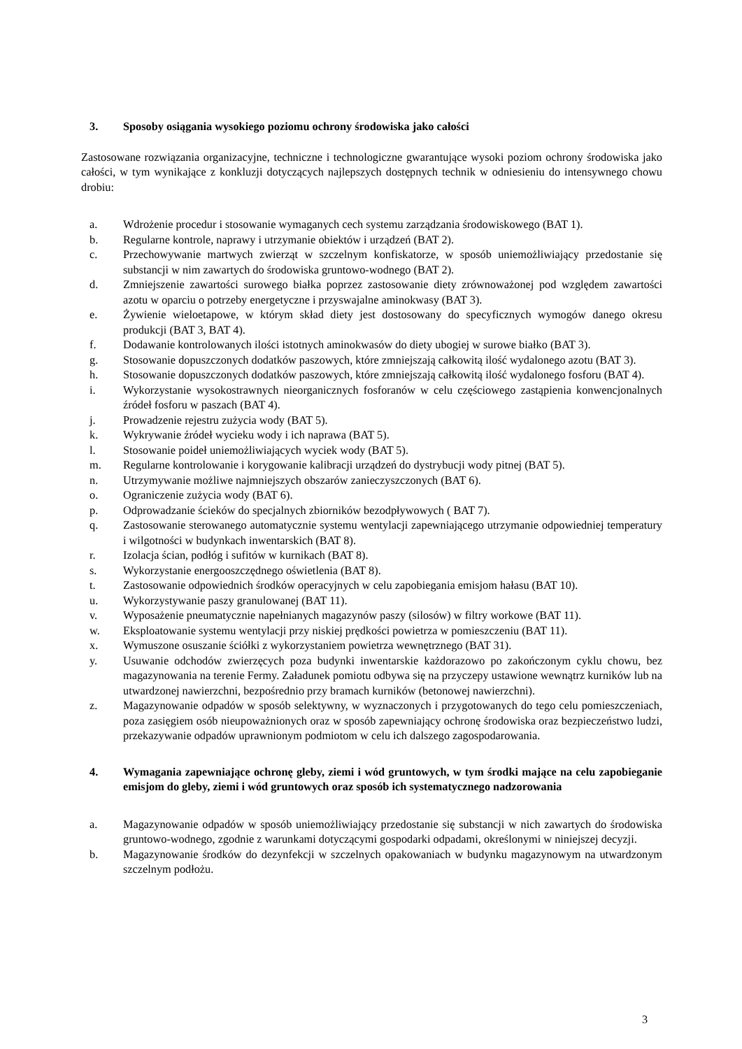3. Sposoby osiągania wysokiego poziomu ochrony środowiska jako całości
Zastosowane rozwiązania organizacyjne, techniczne i technologiczne gwarantujące wysoki poziom ochrony środowiska jako całości, w tym wynikające z konkluzji dotyczących najlepszych dostępnych technik w odniesieniu do intensywnego chowu drobiu:
a. Wdrożenie procedur i stosowanie wymaganych cech systemu zarządzania środowiskowego (BAT 1).
b. Regularne kontrole, naprawy i utrzymanie obiektów i urządzeń (BAT 2).
c. Przechowywanie martwych zwierząt w szczelnym konfiskatorze, w sposób uniemożliwiający przedostanie się substancji w nim zawartych do środowiska gruntowo-wodnego (BAT 2).
d. Zmniejszenie zawartości surowego białka poprzez zastosowanie diety zrównoważonej pod względem zawartości azotu w oparciu o potrzeby energetyczne i przyswajalne aminokwasy (BAT 3).
e. Żywienie wieloetapowe, w którym skład diety jest dostosowany do specyficznych wymogów danego okresu produkcji (BAT 3, BAT 4).
f. Dodawanie kontrolowanych ilości istotnych aminokwasów do diety ubogiej w surowe białko (BAT 3).
g. Stosowanie dopuszczonych dodatków paszowych, które zmniejszają całkowitą ilość wydalonego azotu (BAT 3).
h. Stosowanie dopuszczonych dodatków paszowych, które zmniejszają całkowitą ilość wydalonego fosforu (BAT 4).
i. Wykorzystanie wysokostrawnych nieorganicznych fosforanów w celu częściowego zastąpienia konwencjonalnych źródeł fosforu w paszach (BAT 4).
j. Prowadzenie rejestru zużycia wody (BAT 5).
k. Wykrywanie źródeł wycieku wody i ich naprawa (BAT 5).
l. Stosowanie poideł uniemożliwiających wyciek wody (BAT 5).
m. Regularne kontrolowanie i korygowanie kalibracji urządzeń do dystrybucji wody pitnej (BAT 5).
n. Utrzymywanie możliwe najmniejszych obszarów zanieczyszczonych (BAT 6).
o. Ograniczenie zużycia wody (BAT 6).
p. Odprowadzanie ścieków do specjalnych zbiorników bezodpływowych ( BAT 7).
q. Zastosowanie sterowanego automatycznie systemu wentylacji zapewniającego utrzymanie odpowiedniej temperatury i wilgotności w budynkach inwentarskich (BAT 8).
r. Izolacja ścian, podłóg i sufitów w kurnikach (BAT 8).
s. Wykorzystanie energooszczędnego oświetlenia (BAT 8).
t. Zastosowanie odpowiednich środków operacyjnych w celu zapobiegania emisjom hałasu (BAT 10).
u. Wykorzystywanie paszy granulowanej (BAT 11).
v. Wyposażenie pneumatycznie napełnianych magazynów paszy (silosów) w filtry workowe (BAT 11).
w. Eksploatowanie systemu wentylacji przy niskiej prędkości powietrza w pomieszczeniu (BAT 11).
x. Wymuszone osuszanie ściółki z wykorzystaniem powietrza wewnętrznego (BAT 31).
y. Usuwanie odchodów zwierzęcych poza budynki inwentarskie każdorazowo po zakończonym cyklu chowu, bez magazynowania na terenie Fermy. Załadunek pomiotu odbywa się na przyczepy ustawione wewnątrz kurników lub na utwardzonej nawierzchni, bezpośrednio przy bramach kurników (betonowej nawierzchni).
z. Magazynowanie odpadów w sposób selektywny, w wyznaczonych i przygotowanych do tego celu pomieszczeniach, poza zasięgiem osób nieupoważnionych oraz w sposób zapewniający ochronę środowiska oraz bezpieczeństwo ludzi, przekazywanie odpadów uprawnionym podmiotom w celu ich dalszego zagospodarowania.
4. Wymagania zapewniające ochronę gleby, ziemi i wód gruntowych, w tym środki mające na celu zapobieganie emisjom do gleby, ziemi i wód gruntowych oraz sposób ich systematycznego nadzorowania
a. Magazynowanie odpadów w sposób uniemożliwiający przedostanie się substancji w nich zawartych do środowiska gruntowo-wodnego, zgodnie z warunkami dotyczącymi gospodarki odpadami, określonymi w niniejszej decyzji.
b. Magazynowanie środków do dezynfekcji w szczelnych opakowaniach w budynku magazynowym na utwardzonym szczelnym podłożu.
3